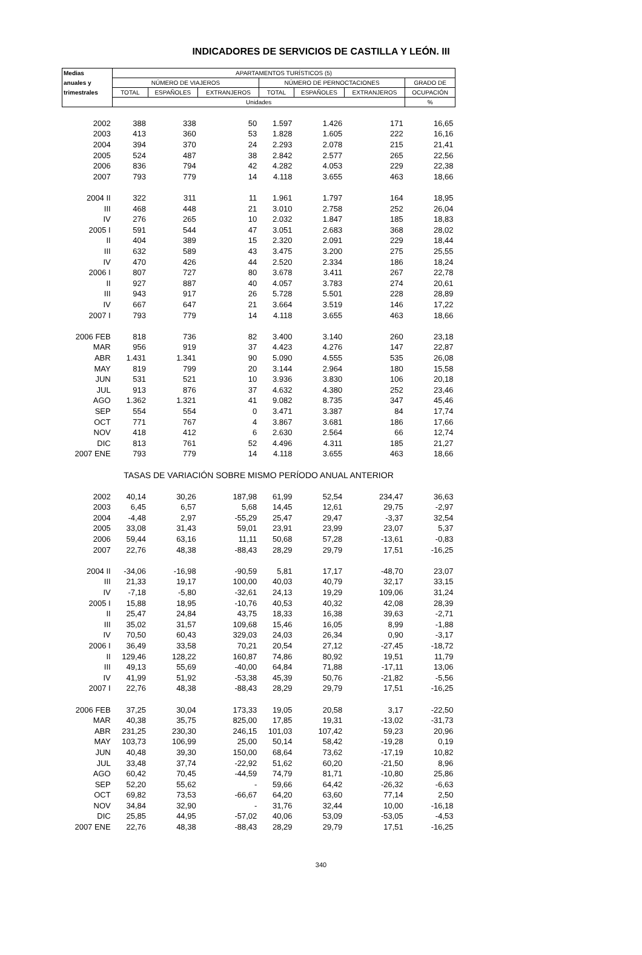INDICADORES DE SERVICIOS DE CASTILLA Y LEÓN. III
| Medias | APARTAMENTOS TURÍSTICOS (5) | | | | | | |
| --- | --- | --- | --- | --- | --- | --- | --- |
| anuales y | NÚMERO DE VIAJEROS | | | NÚMERO DE PERNOCTACIONES | | | GRADO DE |
| trimestrales | TOTAL | ESPAÑOLES | EXTRANJEROS | TOTAL | ESPAÑOLES | EXTRANJEROS | OCUPACIÓN |
| | Unidades | | | | | | % |
| 2002 | 388 | 338 | 50 | 1.597 | 1.426 | 171 | 16,65 |
| 2003 | 413 | 360 | 53 | 1.828 | 1.605 | 222 | 16,16 |
| 2004 | 394 | 370 | 24 | 2.293 | 2.078 | 215 | 21,41 |
| 2005 | 524 | 487 | 38 | 2.842 | 2.577 | 265 | 22,56 |
| 2006 | 836 | 794 | 42 | 4.282 | 4.053 | 229 | 22,38 |
| 2007 | 793 | 779 | 14 | 4.118 | 3.655 | 463 | 18,66 |
| 2004 II | 322 | 311 | 11 | 1.961 | 1.797 | 164 | 18,95 |
| III | 468 | 448 | 21 | 3.010 | 2.758 | 252 | 26,04 |
| IV | 276 | 265 | 10 | 2.032 | 1.847 | 185 | 18,83 |
| 2005 I | 591 | 544 | 47 | 3.051 | 2.683 | 368 | 28,02 |
| II | 404 | 389 | 15 | 2.320 | 2.091 | 229 | 18,44 |
| III | 632 | 589 | 43 | 3.475 | 3.200 | 275 | 25,55 |
| IV | 470 | 426 | 44 | 2.520 | 2.334 | 186 | 18,24 |
| 2006 I | 807 | 727 | 80 | 3.678 | 3.411 | 267 | 22,78 |
| II | 927 | 887 | 40 | 4.057 | 3.783 | 274 | 20,61 |
| III | 943 | 917 | 26 | 5.728 | 5.501 | 228 | 28,89 |
| IV | 667 | 647 | 21 | 3.664 | 3.519 | 146 | 17,22 |
| 2007 I | 793 | 779 | 14 | 4.118 | 3.655 | 463 | 18,66 |
| 2006 FEB | 818 | 736 | 82 | 3.400 | 3.140 | 260 | 23,18 |
| MAR | 956 | 919 | 37 | 4.423 | 4.276 | 147 | 22,87 |
| ABR | 1.431 | 1.341 | 90 | 5.090 | 4.555 | 535 | 26,08 |
| MAY | 819 | 799 | 20 | 3.144 | 2.964 | 180 | 15,58 |
| JUN | 531 | 521 | 10 | 3.936 | 3.830 | 106 | 20,18 |
| JUL | 913 | 876 | 37 | 4.632 | 4.380 | 252 | 23,46 |
| AGO | 1.362 | 1.321 | 41 | 9.082 | 8.735 | 347 | 45,46 |
| SEP | 554 | 554 | 0 | 3.471 | 3.387 | 84 | 17,74 |
| OCT | 771 | 767 | 4 | 3.867 | 3.681 | 186 | 17,66 |
| NOV | 418 | 412 | 6 | 2.630 | 2.564 | 66 | 12,74 |
| DIC | 813 | 761 | 52 | 4.496 | 4.311 | 185 | 21,27 |
| 2007 ENE | 793 | 779 | 14 | 4.118 | 3.655 | 463 | 18,66 |
| TASAS DE VARIACIÓN SOBRE MISMO PERÍODO ANUAL ANTERIOR | | | | | | | |
| 2002 | 40,14 | 30,26 | 187,98 | 61,99 | 52,54 | 234,47 | 36,63 |
| 2003 | 6,45 | 6,57 | 5,68 | 14,45 | 12,61 | 29,75 | -2,97 |
| 2004 | -4,48 | 2,97 | -55,29 | 25,47 | 29,47 | -3,37 | 32,54 |
| 2005 | 33,08 | 31,43 | 59,01 | 23,91 | 23,99 | 23,07 | 5,37 |
| 2006 | 59,44 | 63,16 | 11,11 | 50,68 | 57,28 | -13,61 | -0,83 |
| 2007 | 22,76 | 48,38 | -88,43 | 28,29 | 29,79 | 17,51 | -16,25 |
| 2004 II | -34,06 | -16,98 | -90,59 | 5,81 | 17,17 | -48,70 | 23,07 |
| III | 21,33 | 19,17 | 100,00 | 40,03 | 40,79 | 32,17 | 33,15 |
| IV | -7,18 | -5,80 | -32,61 | 24,13 | 19,29 | 109,06 | 31,24 |
| 2005 I | 15,88 | 18,95 | -10,76 | 40,53 | 40,32 | 42,08 | 28,39 |
| II | 25,47 | 24,84 | 43,75 | 18,33 | 16,38 | 39,63 | -2,71 |
| III | 35,02 | 31,57 | 109,68 | 15,46 | 16,05 | 8,99 | -1,88 |
| IV | 70,50 | 60,43 | 329,03 | 24,03 | 26,34 | 0,90 | -3,17 |
| 2006 I | 36,49 | 33,58 | 70,21 | 20,54 | 27,12 | -27,45 | -18,72 |
| II | 129,46 | 128,22 | 160,87 | 74,86 | 80,92 | 19,51 | 11,79 |
| III | 49,13 | 55,69 | -40,00 | 64,84 | 71,88 | -17,11 | 13,06 |
| IV | 41,99 | 51,92 | -53,38 | 45,39 | 50,76 | -21,82 | -5,56 |
| 2007 I | 22,76 | 48,38 | -88,43 | 28,29 | 29,79 | 17,51 | -16,25 |
| 2006 FEB | 37,25 | 30,04 | 173,33 | 19,05 | 20,58 | 3,17 | -22,50 |
| MAR | 40,38 | 35,75 | 825,00 | 17,85 | 19,31 | -13,02 | -31,73 |
| ABR | 231,25 | 230,30 | 246,15 | 101,03 | 107,42 | 59,23 | 20,96 |
| MAY | 103,73 | 106,99 | 25,00 | 50,14 | 58,42 | -19,28 | 0,19 |
| JUN | 40,48 | 39,30 | 150,00 | 68,64 | 73,62 | -17,19 | 10,82 |
| JUL | 33,48 | 37,74 | -22,92 | 51,62 | 60,20 | -21,50 | 8,96 |
| AGO | 60,42 | 70,45 | -44,59 | 74,79 | 81,71 | -10,80 | 25,86 |
| SEP | 52,20 | 55,62 | - | 59,66 | 64,42 | -26,32 | -6,63 |
| OCT | 69,82 | 73,53 | -66,67 | 64,20 | 63,60 | 77,14 | 2,50 |
| NOV | 34,84 | 32,90 | - | 31,76 | 32,44 | 10,00 | -16,18 |
| DIC | 25,85 | 44,95 | -57,02 | 40,06 | 53,09 | -53,05 | -4,53 |
| 2007 ENE | 22,76 | 48,38 | -88,43 | 28,29 | 29,79 | 17,51 | -16,25 |
340